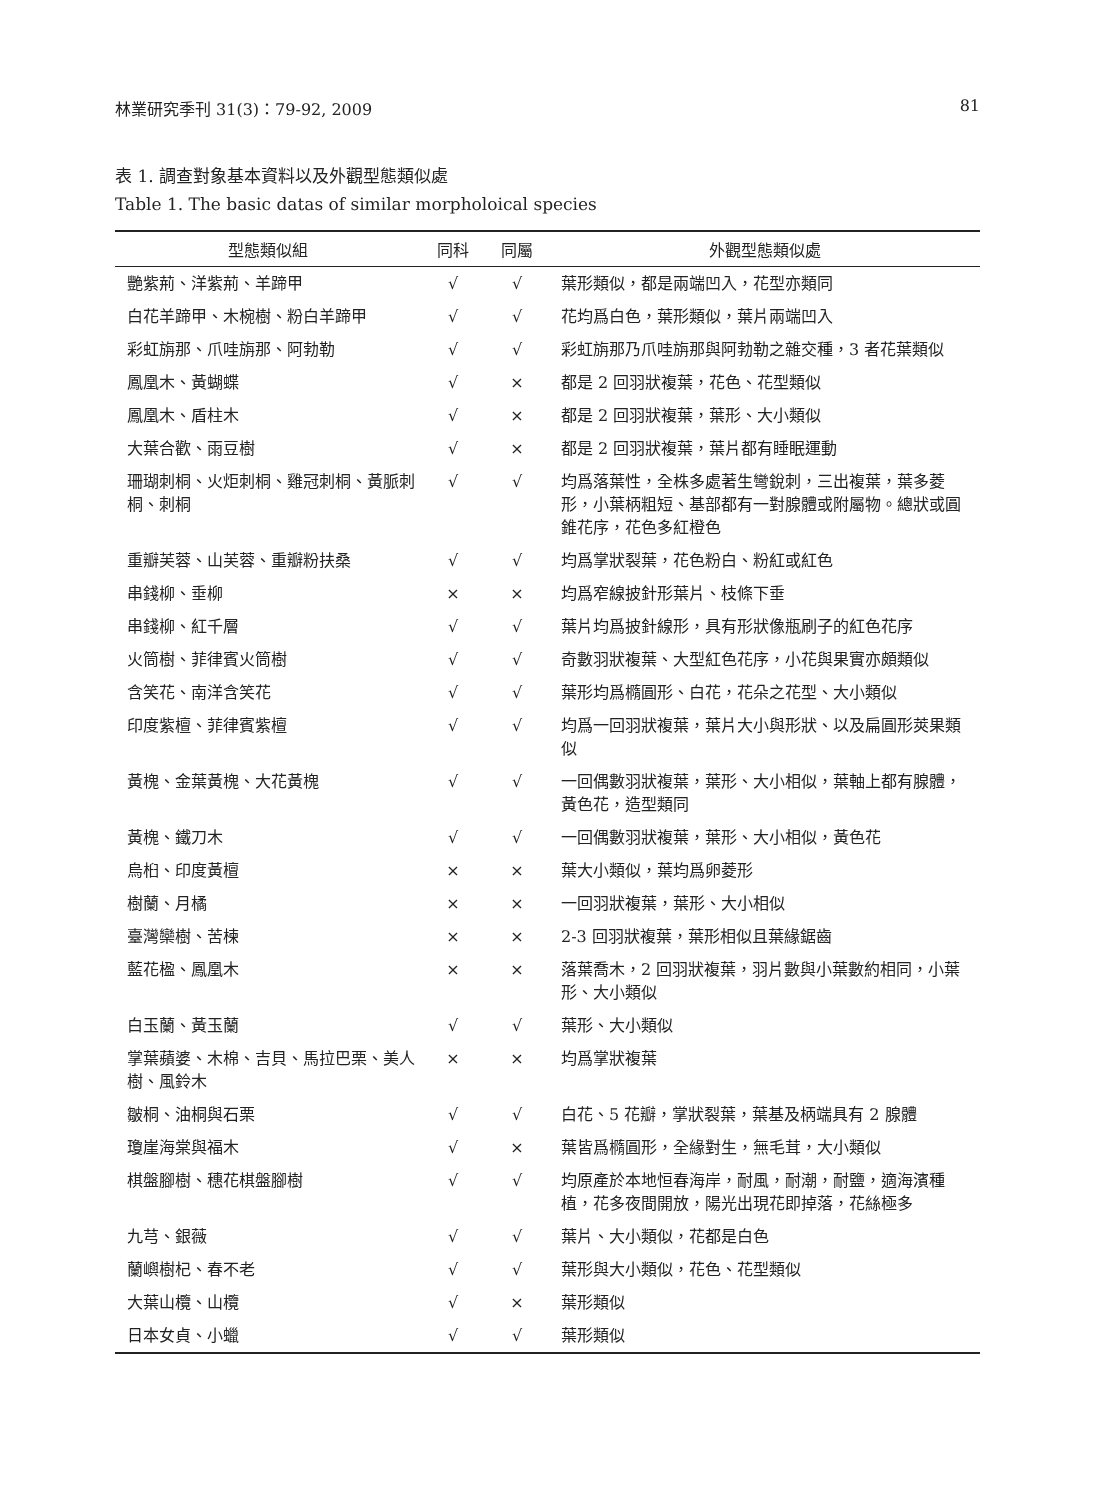林業研究季刊 31(3)：79-92, 2009 81
表 1. 調查對象基本資料以及外觀型態類似處
Table 1. The basic datas of similar morpholoical species
| 型態類似組 | 同科 | 同屬 | 外觀型態類似處 |
| --- | --- | --- | --- |
| 艷紫荊、洋紫荊、羊蹄甲 | √ | √ | 葉形類似，都是兩端凹入，花型亦類同 |
| 白花羊蹄甲、木椀樹、粉白羊蹄甲 | √ | √ | 花均爲白色，葉形類似，葉片兩端凹入 |
| 彩虹旃那、爪哇旃那、阿勃勒 | √ | √ | 彩虹旃那乃爪哇旃那與阿勃勒之雜交種，3 者花葉類似 |
| 鳳凰木、黃蝴蝶 | √ | × | 都是 2 回羽狀複葉，花色、花型類似 |
| 鳳凰木、盾柱木 | √ | × | 都是 2 回羽狀複葉，葉形、大小類似 |
| 大葉合歡、雨豆樹 | √ | × | 都是 2 回羽狀複葉，葉片都有睡眠運動 |
| 珊瑚刺桐、火炬刺桐、雞冠刺桐、黃脈刺桐、刺桐 | √ | √ | 均爲落葉性，全株多處著生彎銳刺，三出複葉，葉多菱形，小葉柄粗短、基部都有一對腺體或附屬物。總狀或圓錐花序，花色多紅橙色 |
| 重瓣芙蓉、山芙蓉、重瓣粉扶桑 | √ | √ | 均爲掌狀裂葉，花色粉白、粉紅或紅色 |
| 串錢柳、垂柳 | × | × | 均爲窄線披針形葉片、枝條下垂 |
| 串錢柳、紅千層 | √ | √ | 葉片均爲披針線形，具有形狀像瓶刷子的紅色花序 |
| 火筒樹、菲律賓火筒樹 | √ | √ | 奇數羽狀複葉、大型紅色花序，小花與果實亦頗類似 |
| 含笑花、南洋含笑花 | √ | √ | 葉形均爲橢圓形、白花，花朵之花型、大小類似 |
| 印度紫檀、菲律賓紫檀 | √ | √ | 均爲一回羽狀複葉，葉片大小與形狀、以及扁圓形莢果類似 |
| 黃槐、金葉黃槐、大花黃槐 | √ | √ | 一回偶數羽狀複葉，葉形、大小相似，葉軸上都有腺體，黃色花，造型類同 |
| 黃槐、鐵刀木 | √ | √ | 一回偶數羽狀複葉，葉形、大小相似，黃色花 |
| 烏桕、印度黃檀 | × | × | 葉大小類似，葉均爲卵菱形 |
| 樹蘭、月橘 | × | × | 一回羽狀複葉，葉形、大小相似 |
| 臺灣欒樹、苦楝 | × | × | 2-3 回羽狀複葉，葉形相似且葉緣鋸齒 |
| 藍花楹、鳳凰木 | × | × | 落葉喬木，2 回羽狀複葉，羽片數與小葉數約相同，小葉形、大小類似 |
| 白玉蘭、黃玉蘭 | √ | √ | 葉形、大小類似 |
| 掌葉蘋婆、木棉、吉貝、馬拉巴栗、美人樹、風鈴木 | × | × | 均爲掌狀複葉 |
| 皺桐、油桐與石栗 | √ | √ | 白花、5 花瓣，掌狀裂葉，葉基及柄端具有 2 腺體 |
| 瓊崖海棠與福木 | √ | × | 葉皆爲橢圓形，全緣對生，無毛茸，大小類似 |
| 棋盤腳樹、穗花棋盤腳樹 | √ | √ | 均原產於本地恒春海岸，耐風，耐潮，耐鹽，適海濱種植，花多夜間開放，陽光出現花即掉落，花絲極多 |
| 九芎、銀薇 | √ | √ | 葉片、大小類似，花都是白色 |
| 蘭嶼樹杞、春不老 | √ | √ | 葉形與大小類似，花色、花型類似 |
| 大葉山欖、山欖 | √ | × | 葉形類似 |
| 日本女貞、小蠟 | √ | √ | 葉形類似 |